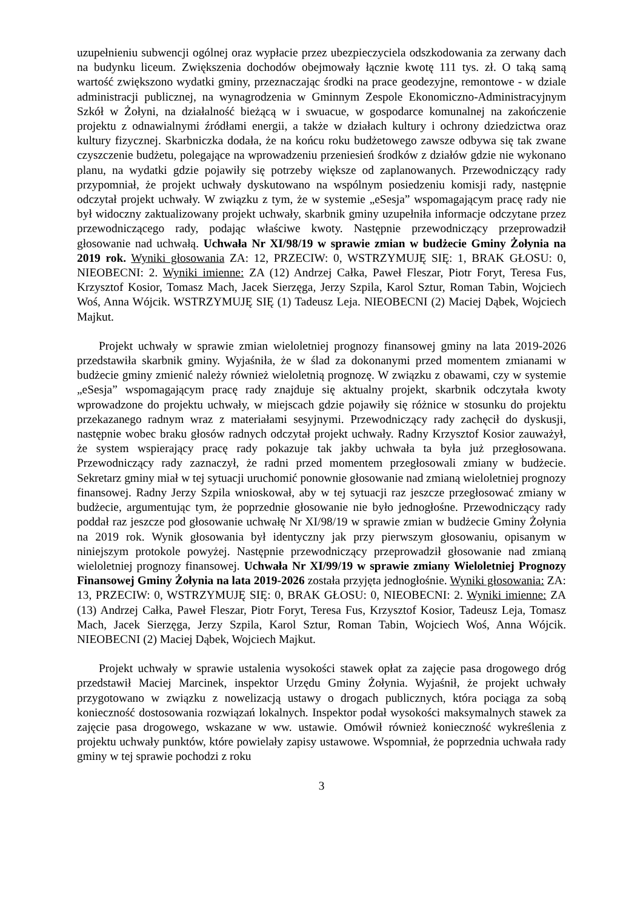uzupełnieniu subwencji ogólnej oraz wypłacie przez ubezpieczyciela odszkodowania za zerwany dach na budynku liceum. Zwiększenia dochodów obejmowały łącznie kwotę 111 tys. zł. O taką samą wartość zwiększono wydatki gminy, przeznaczając środki na prace geodezyjne, remontowe - w dziale administracji publicznej, na wynagrodzenia w Gminnym Zespole Ekonomiczno-Administracyjnym Szkół w Żołyni, na działalność bieżącą w i swuacue, w gospodarce komunalnej na zakończenie projektu z odnawialnymi źródłami energii, a także w działach kultury i ochrony dziedzictwa oraz kultury fizycznej. Skarbniczka dodała, że na końcu roku budżetowego zawsze odbywa się tak zwane czyszczenie budżetu, polegające na wprowadzeniu przeniesień środków z działów gdzie nie wykonano planu, na wydatki gdzie pojawiły się potrzeby większe od zaplanowanych. Przewodniczący rady przypomniał, że projekt uchwały dyskutowano na wspólnym posiedzeniu komisji rady, następnie odczytał projekt uchwały. W związku z tym, że w systemie „eSesja” wspomagającym pracę rady nie był widoczny zaktualizowany projekt uchwały, skarbnik gminy uzupełniła informacje odczytane przez przewodniczącego rady, podając właściwe kwoty. Następnie przewodniczący przeprowadził głosowanie nad uchwałą. Uchwała Nr XI/98/19 w sprawie zmian w budżecie Gminy Żołynia na 2019 rok. Wyniki głosowania ZA: 12, PRZECIW: 0, WSTRZYMUJĘ SIĘ: 1, BRAK GŁOSU: 0, NIEOBECNI: 2. Wyniki imienne: ZA (12) Andrzej Całka, Paweł Fleszar, Piotr Foryt, Teresa Fus, Krzysztof Kosior, Tomasz Mach, Jacek Sierzęga, Jerzy Szpila, Karol Sztur, Roman Tabin, Wojciech Woś, Anna Wójcik. WSTRZYMUJĘ SIĘ (1) Tadeusz Leja. NIEOBECNI (2) Maciej Dąbek, Wojciech Majkut.
Projekt uchwały w sprawie zmian wieloletniej prognozy finansowej gminy na lata 2019-2026 przedstawiła skarbnik gminy. Wyjaśniła, że w ślad za dokonanymi przed momentem zmianami w budżecie gminy zmienić należy również wieloletnią prognozę. W związku z obawami, czy w systemie „eSesja” wspomagającym pracę rady znajduje się aktualny projekt, skarbnik odczytała kwoty wprowadzone do projektu uchwały, w miejscach gdzie pojawiły się różnice w stosunku do projektu przekazanego radnym wraz z materiałami sesyjnymi. Przewodniczący rady zachęcił do dyskusji, następnie wobec braku głosów radnych odczytał projekt uchwały. Radny Krzysztof Kosior zauważył, że system wspierający pracę rady pokazuje tak jakby uchwała ta była już przegłosowana. Przewodniczący rady zaznaczył, że radni przed momentem przegłosowali zmiany w budżecie. Sekretarz gminy miał w tej sytuacji uruchomić ponownie głosowanie nad zmianą wieloletniej prognozy finansowej. Radny Jerzy Szpila wnioskował, aby w tej sytuacji raz jeszcze przegłosować zmiany w budżecie, argumentując tym, że poprzednie głosowanie nie było jednogłośne. Przewodniczący rady poddał raz jeszcze pod głosowanie uchwałę Nr XI/98/19 w sprawie zmian w budżecie Gminy Żołynia na 2019 rok. Wynik głosowania był identyczny jak przy pierwszym głosowaniu, opisanym w niniejszym protokole powyżej. Następnie przewodniczący przeprowadził głosowanie nad zmianą wieloletniej prognozy finansowej. Uchwała Nr XI/99/19 w sprawie zmiany Wieloletniej Prognozy Finansowej Gminy Żołynia na lata 2019-2026 została przyjęta jednogłośnie. Wyniki głosowania: ZA: 13, PRZECIW: 0, WSTRZYMUJĘ SIĘ: 0, BRAK GŁOSU: 0, NIEOBECNI: 2. Wyniki imienne: ZA (13) Andrzej Całka, Paweł Fleszar, Piotr Foryt, Teresa Fus, Krzysztof Kosior, Tadeusz Leja, Tomasz Mach, Jacek Sierzęga, Jerzy Szpila, Karol Sztur, Roman Tabin, Wojciech Woś, Anna Wójcik. NIEOBECNI (2) Maciej Dąbek, Wojciech Majkut.
Projekt uchwały w sprawie ustalenia wysokości stawek opłat za zajęcie pasa drogowego dróg przedstawił Maciej Marcinek, inspektor Urzędu Gminy Żołynia. Wyjaśnił, że projekt uchwały przygotowano w związku z nowelizacją ustawy o drogach publicznych, która pociąga za sobą konieczność dostosowania rozwiązań lokalnych. Inspektor podał wysokości maksymalnych stawek za zajęcie pasa drogowego, wskazane w ww. ustawie. Omówił również konieczność wykreślenia z projektu uchwały punktów, które powielały zapisy ustawowe. Wspomniał, że poprzednia uchwała rady gminy w tej sprawie pochodzi z roku
3